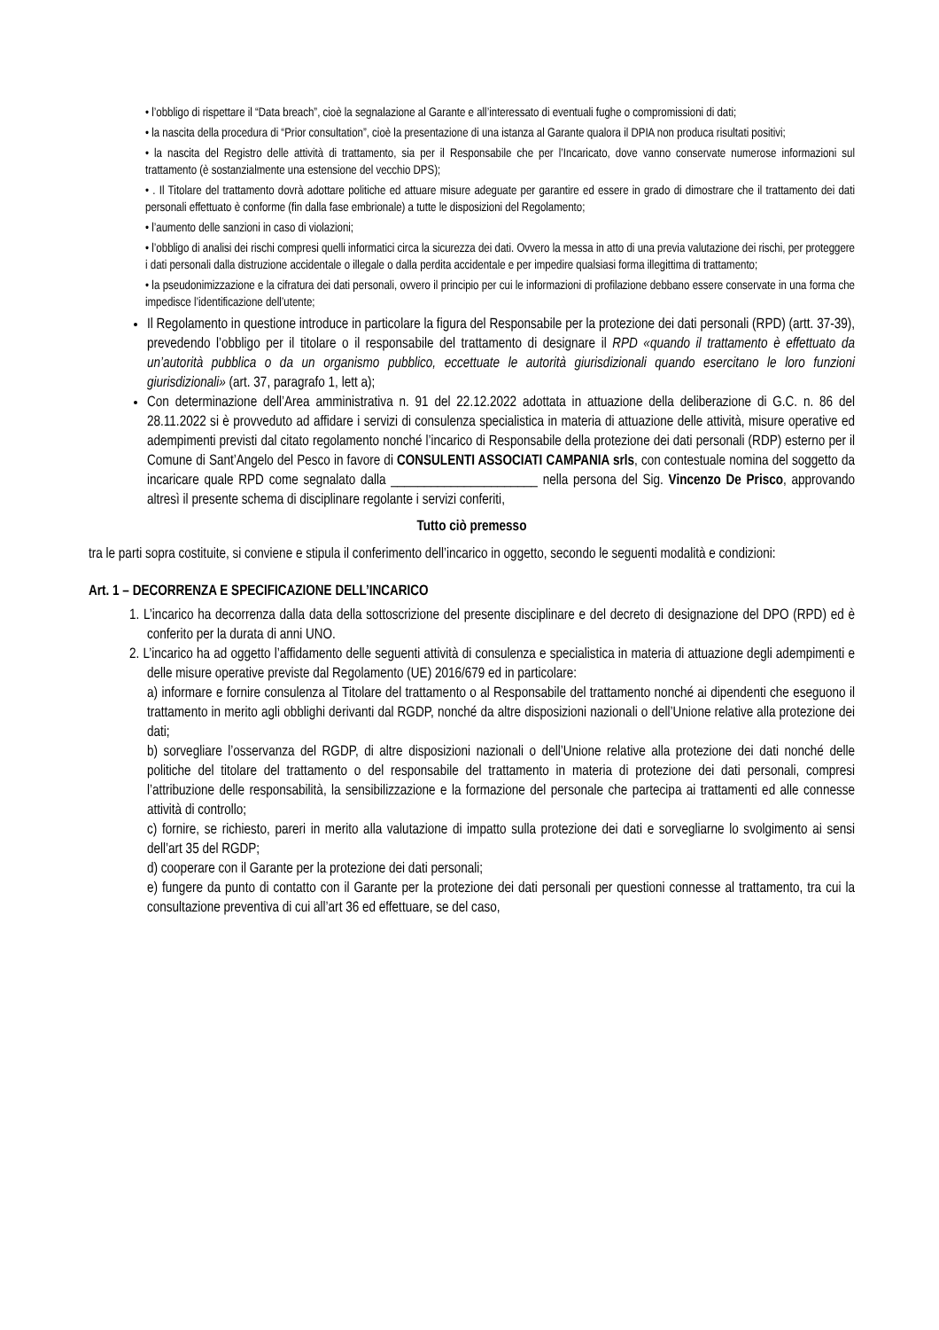• l’obbligo di rispettare il “Data breach”, cioè la segnalazione al Garante e all’interessato di eventuali fughe o compromissioni di dati;
• la nascita della procedura di “Prior consultation”, cioè la presentazione di una istanza al Garante qualora il DPIA non produca risultati positivi;
• la nascita del Registro delle attività di trattamento, sia per il Responsabile che per l’Incaricato, dove vanno conservate numerose informazioni sul trattamento (è sostanzialmente una estensione del vecchio DPS);
• . Il Titolare del trattamento dovrà adottare politiche ed attuare misure adeguate per garantire ed essere in grado di dimostrare che il trattamento dei dati personali effettuato è conforme (fin dalla fase embrionale) a tutte le disposizioni del Regolamento;
• l’aumento delle sanzioni in caso di violazioni;
• l’obbligo di analisi dei rischi compresi quelli informatici circa la sicurezza dei dati. Ovvero la messa in atto di una previa valutazione dei rischi, per proteggere i dati personali dalla distruzione accidentale o illegale o dalla perdita accidentale e per impedire qualsiasi forma illegittima di trattamento;
• la pseudonimizzazione e la cifratura dei dati personali, ovvero il principio per cui le informazioni di profilazione debbano essere conservate in una forma che impedisce l’identificazione dell’utente;
Il Regolamento in questione introduce in particolare la figura del Responsabile per la protezione dei dati personali (RPD) (artt. 37-39), prevedendo l’obbligo per il titolare o il responsabile del trattamento di designare il RPD «quando il trattamento è effettuato da un’autorità pubblica o da un organismo pubblico, eccettuate le autorità giurisdizionali quando esercitano le loro funzioni giurisdizionali» (art. 37, paragrafo 1, lett a);
Con determinazione dell’Area amministrativa n. 91 del 22.12.2022 adottata in attuazione della deliberazione di G.C. n. 86 del 28.11.2022 si è provveduto ad affidare i servizi di consulenza specialistica in materia di attuazione delle attività, misure operative ed adempimenti previsti dal citato regolamento nonché l’incarico di Responsabile della protezione dei dati personali (RDP) esterno per il Comune di Sant’Angelo del Pesco in favore di CONSULENTI ASSOCIATI CAMPANIA srls, con contestuale nomina del soggetto da incaricare quale RPD come segnalato dalla ______________________ nella persona del Sig. Vincenzo De Prisco, approvando altresì il presente schema di disciplinare regolante i servizi conferiti,
Tutto ciò premesso
tra le parti sopra costituite, si conviene e stipula il conferimento dell’incarico in oggetto, secondo le seguenti modalità e condizioni:
Art. 1 – DECORRENZA E SPECIFICAZIONE DELL’INCARICO
1. L’incarico ha decorrenza dalla data della sottoscrizione del presente disciplinare e del decreto di designazione del DPO (RPD) ed è conferito per la durata di anni UNO.
2. L’incarico ha ad oggetto l’affidamento delle seguenti attività di consulenza e specialistica in materia di attuazione degli adempimenti e delle misure operative previste dal Regolamento (UE) 2016/679 ed in particolare:
a) informare e fornire consulenza al Titolare del trattamento o al Responsabile del trattamento nonché ai dipendenti che eseguono il trattamento in merito agli obblighi derivanti dal RGDP, nonché da altre disposizioni nazionali o dell’Unione relative alla protezione dei dati;
b) sorvegliare l’osservanza del RGDP, di altre disposizioni nazionali o dell’Unione relative alla protezione dei dati nonché delle politiche del titolare del trattamento o del responsabile del trattamento in materia di protezione dei dati personali, compresi l’attribuzione delle responsabilità, la sensibilizzazione e la formazione del personale che partecipa ai trattamenti ed alle connesse attività di controllo;
c) fornire, se richiesto, pareri in merito alla valutazione di impatto sulla protezione dei dati e sorvegliarne lo svolgimento ai sensi dell’art 35 del RGDP;
d) cooperare con il Garante per la protezione dei dati personali;
e) fungere da punto di contatto con il Garante per la protezione dei dati personali per questioni connesse al trattamento, tra cui la consultazione preventiva di cui all’art 36 ed effettuare, se del caso,